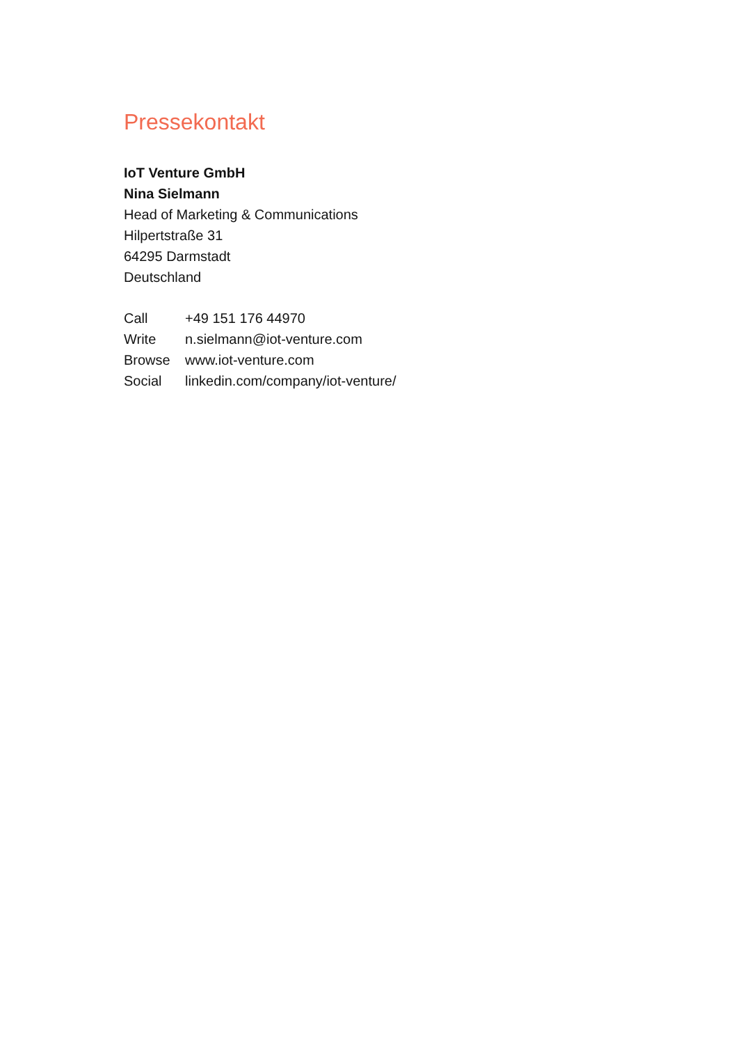Pressekontakt
IoT Venture GmbH
Nina Sielmann
Head of Marketing & Communications
Hilpertstraße 31
64295 Darmstadt
Deutschland
| Call | +49 151 176 44970 |
| Write | n.sielmann@iot-venture.com |
| Browse | www.iot-venture.com |
| Social | linkedin.com/company/iot-venture/ |